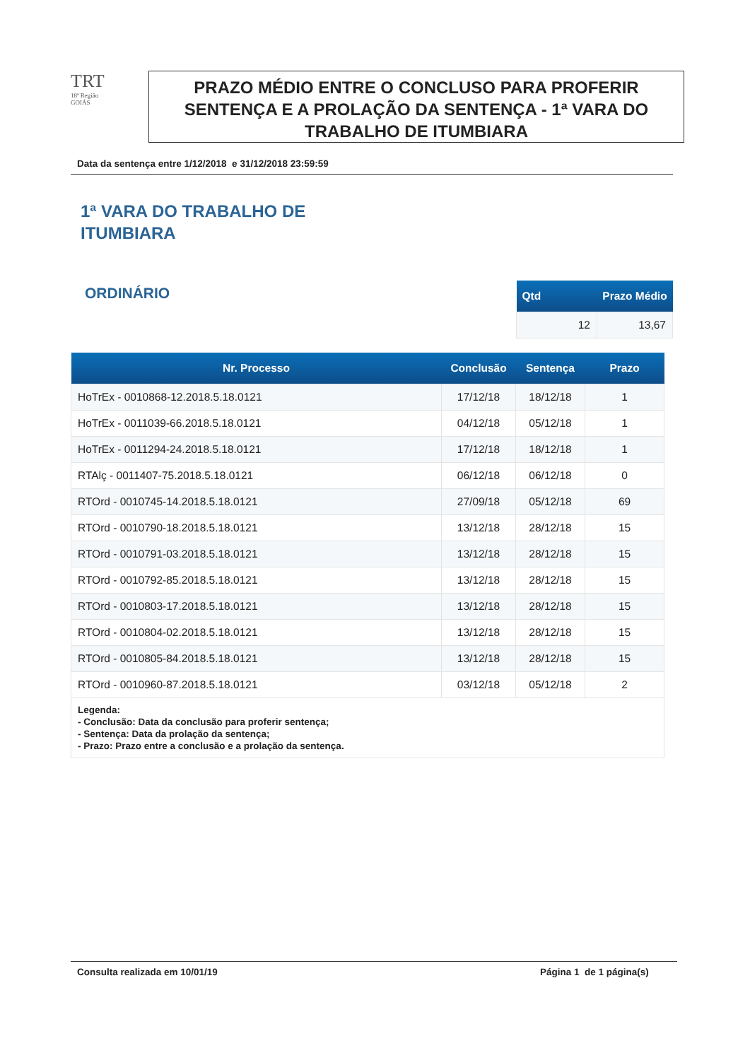TRT
18ª Região
GOIÁS
PRAZO MÉDIO ENTRE O CONCLUSO PARA PROFERIR SENTENÇA E A PROLAÇÃO DA SENTENÇA - 1ª VARA DO TRABALHO DE ITUMBIARA
Data da sentença entre 1/12/2018 e 31/12/2018 23:59:59
1ª VARA DO TRABALHO DE
ITUMBIARA
ORDINÁRIO
| Qtd | Prazo Médio |
| --- | --- |
| 12 | 13,67 |
| Nr. Processo | Conclusão | Sentença | Prazo |
| --- | --- | --- | --- |
| HoTrEx - 0010868-12.2018.5.18.0121 | 17/12/18 | 18/12/18 | 1 |
| HoTrEx - 0011039-66.2018.5.18.0121 | 04/12/18 | 05/12/18 | 1 |
| HoTrEx - 0011294-24.2018.5.18.0121 | 17/12/18 | 18/12/18 | 1 |
| RTAlç - 0011407-75.2018.5.18.0121 | 06/12/18 | 06/12/18 | 0 |
| RTOrd - 0010745-14.2018.5.18.0121 | 27/09/18 | 05/12/18 | 69 |
| RTOrd - 0010790-18.2018.5.18.0121 | 13/12/18 | 28/12/18 | 15 |
| RTOrd - 0010791-03.2018.5.18.0121 | 13/12/18 | 28/12/18 | 15 |
| RTOrd - 0010792-85.2018.5.18.0121 | 13/12/18 | 28/12/18 | 15 |
| RTOrd - 0010803-17.2018.5.18.0121 | 13/12/18 | 28/12/18 | 15 |
| RTOrd - 0010804-02.2018.5.18.0121 | 13/12/18 | 28/12/18 | 15 |
| RTOrd - 0010805-84.2018.5.18.0121 | 13/12/18 | 28/12/18 | 15 |
| RTOrd - 0010960-87.2018.5.18.0121 | 03/12/18 | 05/12/18 | 2 |
| Legenda: - Conclusão: Data da conclusão para proferir sentença; - Sentença: Data da prolação da sentença; - Prazo: Prazo entre a conclusão e a prolação da sentença. | | | |
Consulta realizada em 10/01/19 Página 1 de 1 página(s)